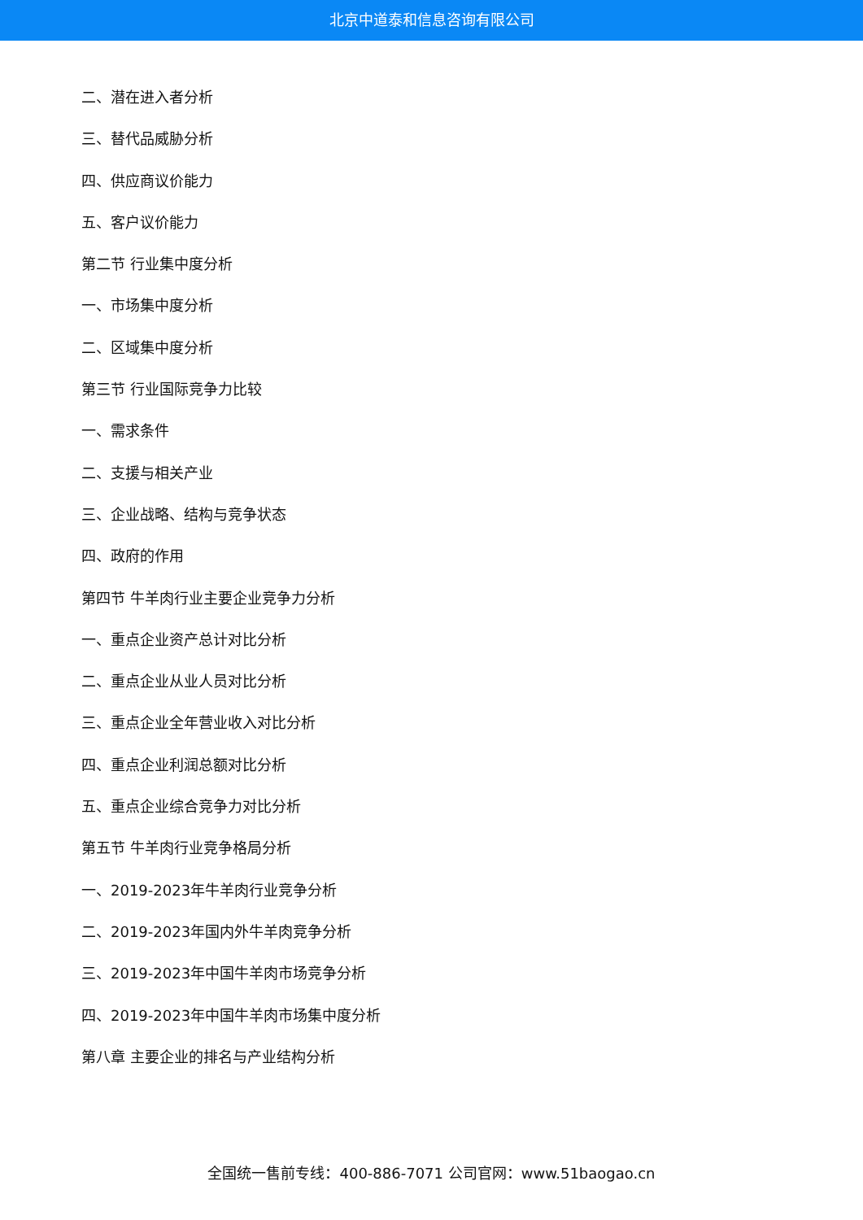北京中道泰和信息咨询有限公司
二、潜在进入者分析
三、替代品威胁分析
四、供应商议价能力
五、客户议价能力
第二节 行业集中度分析
一、市场集中度分析
二、区域集中度分析
第三节 行业国际竞争力比较
一、需求条件
二、支援与相关产业
三、企业战略、结构与竞争状态
四、政府的作用
第四节 牛羊肉行业主要企业竞争力分析
一、重点企业资产总计对比分析
二、重点企业从业人员对比分析
三、重点企业全年营业收入对比分析
四、重点企业利润总额对比分析
五、重点企业综合竞争力对比分析
第五节 牛羊肉行业竞争格局分析
一、2019-2023年牛羊肉行业竞争分析
二、2019-2023年国内外牛羊肉竞争分析
三、2019-2023年中国牛羊肉市场竞争分析
四、2019-2023年中国牛羊肉市场集中度分析
第八章 主要企业的排名与产业结构分析
全国统一售前专线：400-886-7071 公司官网：www.51baogao.cn